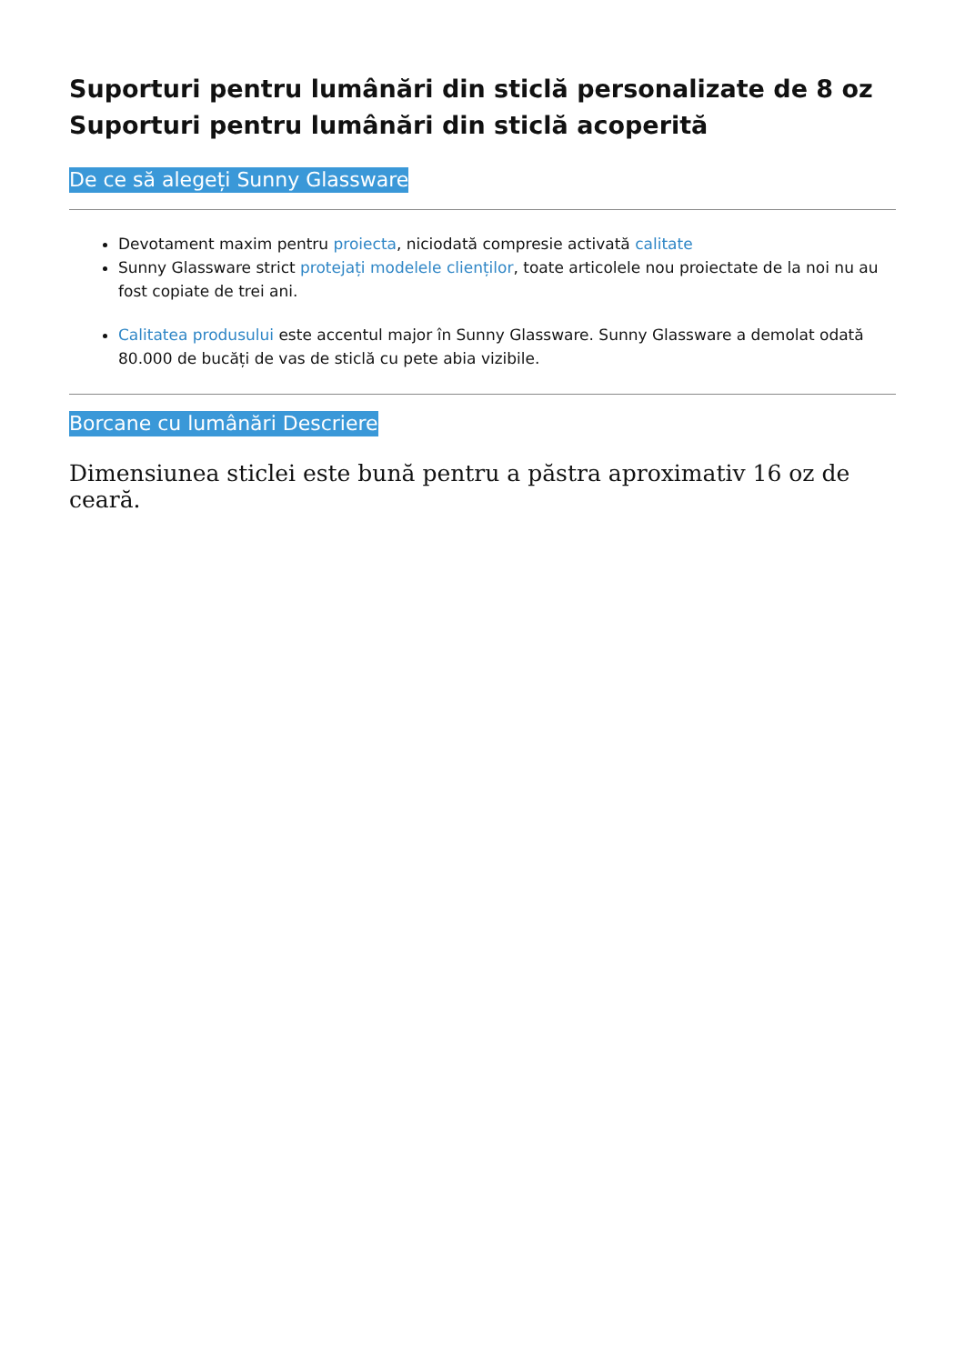Suporturi pentru lumânări din sticlă personalizate de 8 oz Suporturi pentru lumânări din sticlă acoperită
De ce să alegeți Sunny Glassware
Devotament maxim pentru proiecta, niciodată compresie activată calitate
Sunny Glassware strict protejați modelele clienților, toate articolele nou proiectate de la noi nu au fost copiate de trei ani.
Calitatea produsului este accentul major în Sunny Glassware. Sunny Glassware a demolat odată 80.000 de bucăți de vas de sticlă cu pete abia vizibile.
Borcane cu lumânări Descriere
Dimensiunea sticlei este bună pentru a păstra aproximativ 16 oz de ceară.